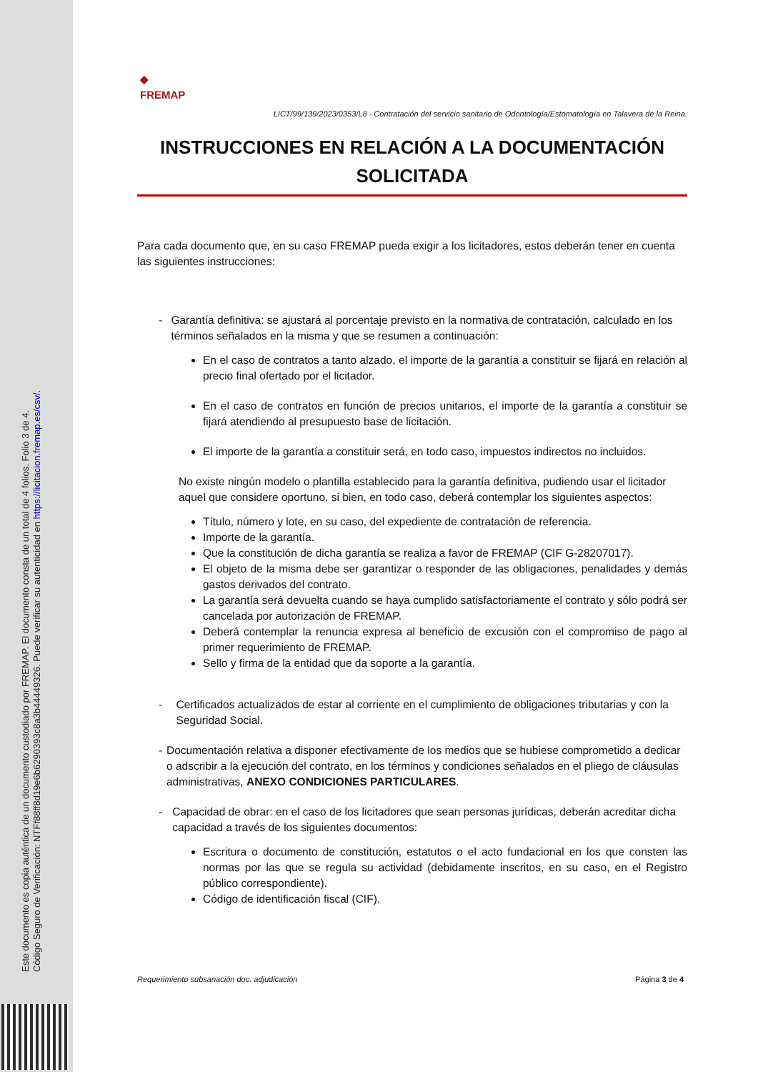Este documento es copia auténtica de un documento custodiado por FREMAP. El documento consta de un total de 4 folios. Folio 3 de 4.
Código Seguro de Verificación: NTFf88ff8d19e6b6290393c8a3b44449326. Puede verificar su autenticidad en https://licitacion.fremap.es/csv/.
◆
FREMAP
LICT/99/139/2023/0353/L8 - Contratación del servicio sanitario de Odontología/Estomatología en Talavera de la Reina.
INSTRUCCIONES EN RELACIÓN A LA DOCUMENTACIÓN SOLICITADA
Para cada documento que, en su caso FREMAP pueda exigir a los licitadores, estos deberán tener en cuenta las siguientes instrucciones:
- Garantía definitiva: se ajustará al porcentaje previsto en la normativa de contratación, calculado en los términos señalados en la misma y que se resumen a continuación:
En el caso de contratos a tanto alzado, el importe de la garantía a constituir se fijará en relación al precio final ofertado por el licitador.
En el caso de contratos en función de precios unitarios, el importe de la garantía a constituir se fijará atendiendo al presupuesto base de licitación.
El importe de la garantía a constituir será, en todo caso, impuestos indirectos no incluidos.
No existe ningún modelo o plantilla establecido para la garantía definitiva, pudiendo usar el licitador aquel que considere oportuno, si bien, en todo caso, deberá contemplar los siguientes aspectos:
Título, número y lote, en su caso, del expediente de contratación de referencia.
Importe de la garantía.
Que la constitución de dicha garantía se realiza a favor de FREMAP (CIF G-28207017).
El objeto de la misma debe ser garantizar o responder de las obligaciones, penalidades y demás gastos derivados del contrato.
La garantía será devuelta cuando se haya cumplido satisfactoriamente el contrato y sólo podrá ser cancelada por autorización de FREMAP.
Deberá contemplar la renuncia expresa al beneficio de excusión con el compromiso de pago al primer requerimiento de FREMAP.
Sello y firma de la entidad que da soporte a la garantía.
- Certificados actualizados de estar al corriente en el cumplimiento de obligaciones tributarias y con la Seguridad Social.
- Documentación relativa a disponer efectivamente de los medios que se hubiese comprometido a dedicar o adscribir a la ejecución del contrato, en los términos y condiciones señalados en el pliego de cláusulas administrativas, ANEXO CONDICIONES PARTICULARES.
- Capacidad de obrar: en el caso de los licitadores que sean personas jurídicas, deberán acreditar dicha capacidad a través de los siguientes documentos:
Escritura o documento de constitución, estatutos o el acto fundacional en los que consten las normas por las que se regula su actividad (debidamente inscritos, en su caso, en el Registro público correspondiente).
Código de identificación fiscal (CIF).
Requerimiento subsanación doc. adjudicación Página 3 de 4